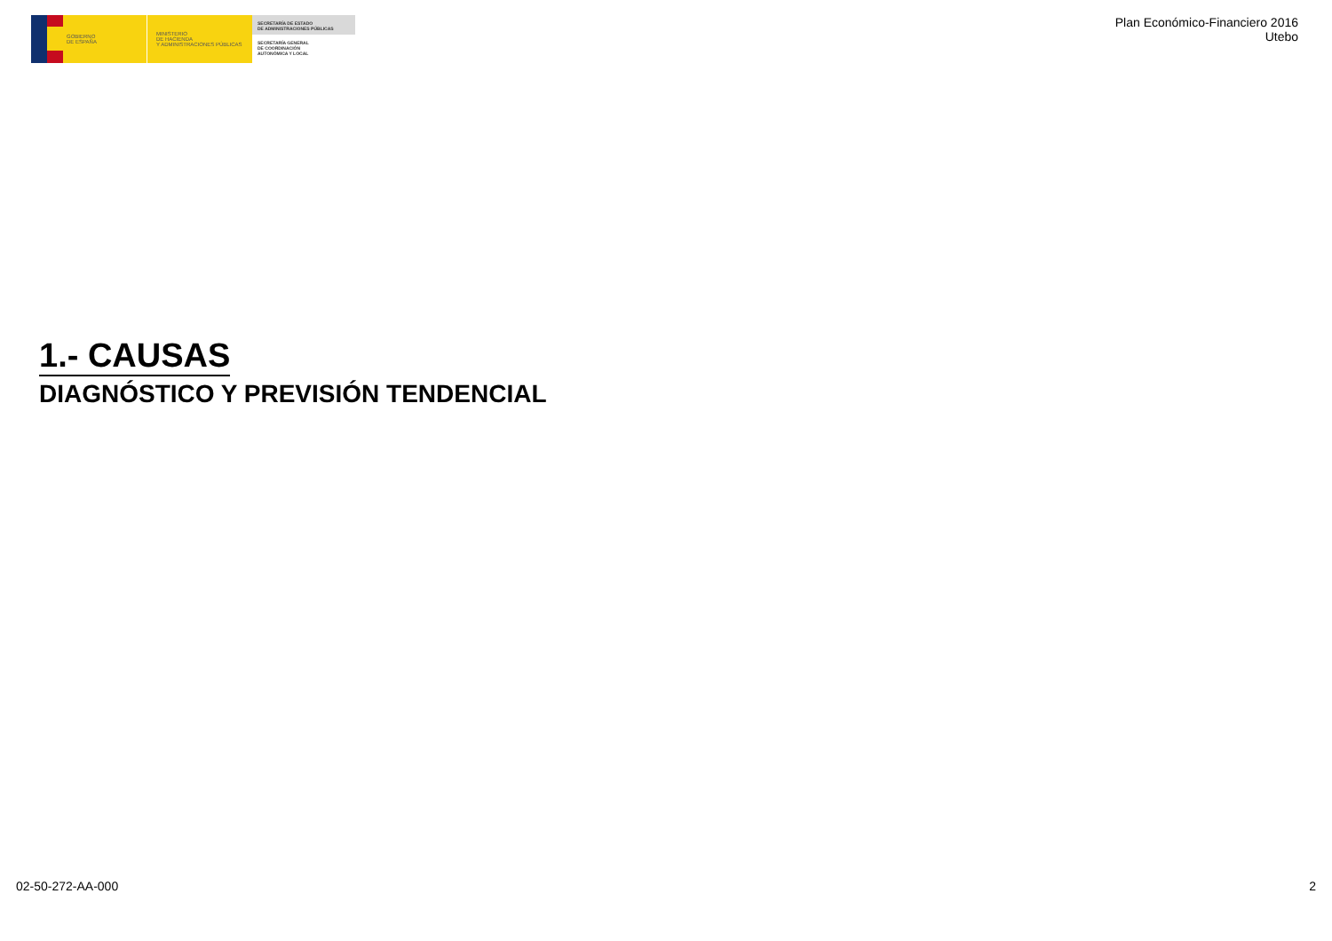GOBIERNO
DE ESPAÑA
MINISTERIO
DE HACIENDA
Y ADMINISTRACIONES PÚBLICAS
SECRETARÍA DE ESTADO
DE ADMINISTRACIONES PÚBLICAS
SECRETARÍA GENERAL
DE COORDINACIÓN
AUTONÓMICA Y LOCAL
Plan Económico-Financiero 2016
Utebo
1.- CAUSAS
DIAGNÓSTICO Y PREVISIÓN TENDENCIAL
02-50-272-AA-000 2